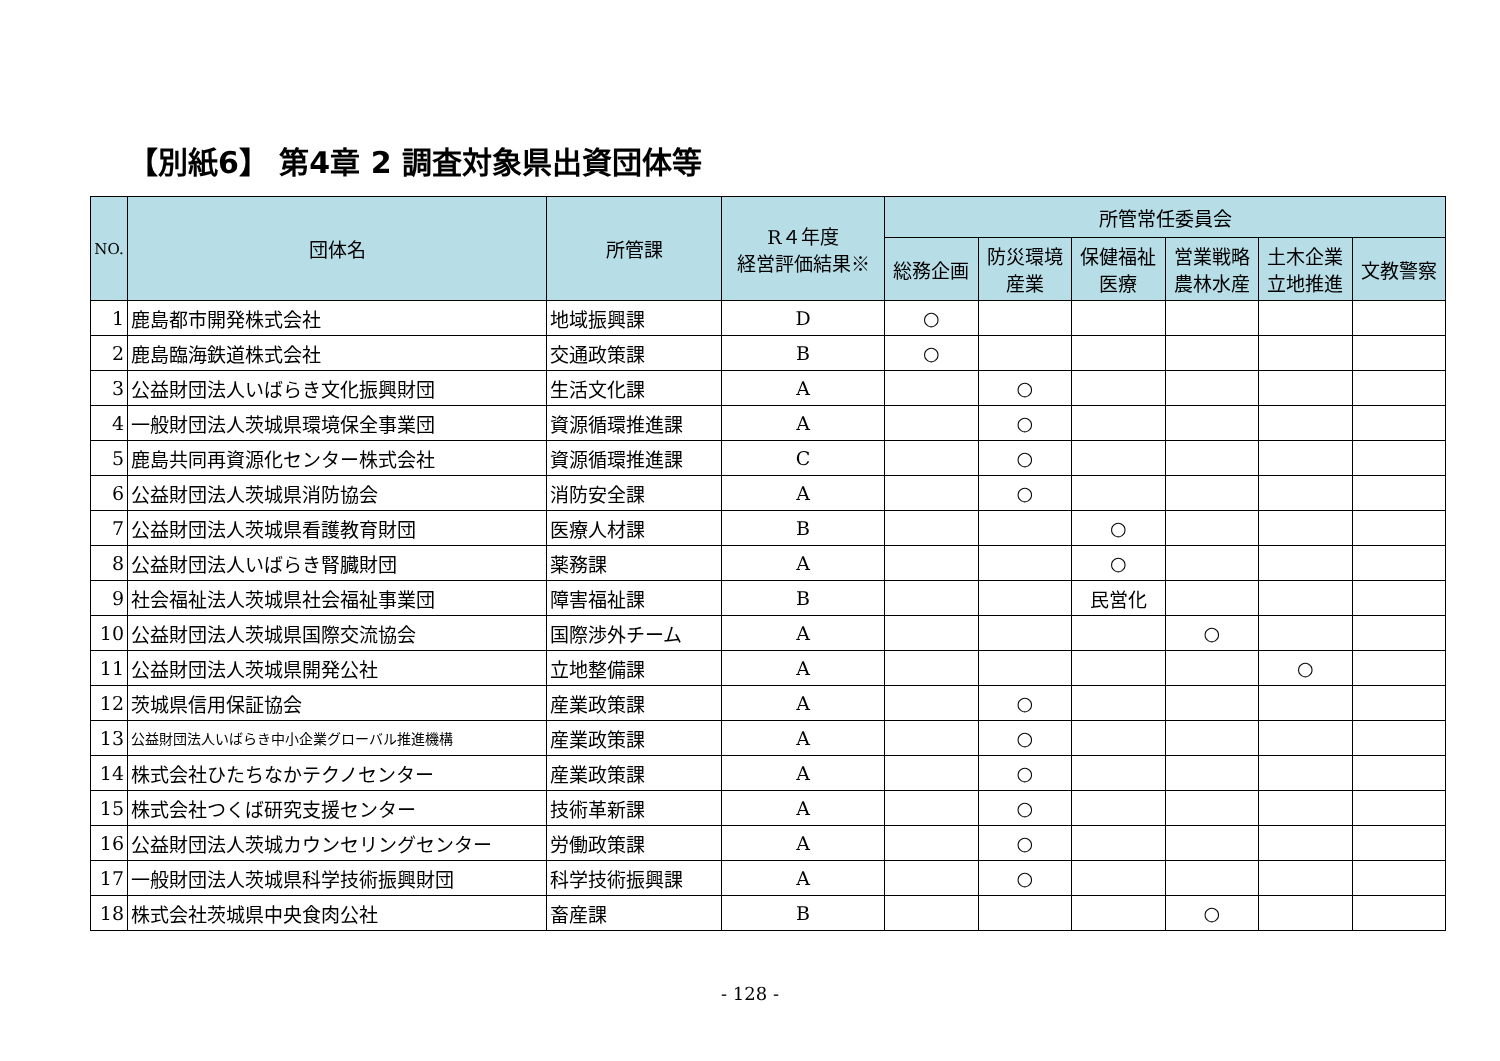【別紙6】 第4章 2 調査対象県出資団体等
| NO. | 団体名 | 所管課 | R４年度 経営評価結果※ | 所管常任委員会 | | | | | |
| --- | --- | --- | --- | --- | --- | --- | --- | --- | --- |
| | | | | 総務企画 | 防災環境 産業 | 保健福祉 医療 | 営業戦略 農林水産 | 土木企業 立地推進 | 文教警察 |
| 1 | 鹿島都市開発株式会社 | 地域振興課 | D | ○ | | | | | |
| 2 | 鹿島臨海鉄道株式会社 | 交通政策課 | B | ○ | | | | | |
| 3 | 公益財団法人いばらき文化振興財団 | 生活文化課 | A | | ○ | | | | |
| 4 | 一般財団法人茨城県環境保全事業団 | 資源循環推進課 | A | | ○ | | | | |
| 5 | 鹿島共同再資源化センター株式会社 | 資源循環推進課 | C | | ○ | | | | |
| 6 | 公益財団法人茨城県消防協会 | 消防安全課 | A | | ○ | | | | |
| 7 | 公益財団法人茨城県看護教育財団 | 医療人材課 | B | | | ○ | | | |
| 8 | 公益財団法人いばらき腎臓財団 | 薬務課 | A | | | ○ | | | |
| 9 | 社会福祉法人茨城県社会福祉事業団 | 障害福祉課 | B | | | 民営化 | | | |
| 10 | 公益財団法人茨城県国際交流協会 | 国際渉外チーム | A | | | | ○ | | |
| 11 | 公益財団法人茨城県開発公社 | 立地整備課 | A | | | | | ○ | |
| 12 | 茨城県信用保証協会 | 産業政策課 | A | | ○ | | | | |
| 13 | 公益財団法人いばらき中小企業グローバル推進機構 | 産業政策課 | A | | ○ | | | | |
| 14 | 株式会社ひたちなかテクノセンター | 産業政策課 | A | | ○ | | | | |
| 15 | 株式会社つくば研究支援センター | 技術革新課 | A | | ○ | | | | |
| 16 | 公益財団法人茨城カウンセリングセンター | 労働政策課 | A | | ○ | | | | |
| 17 | 一般財団法人茨城県科学技術振興財団 | 科学技術振興課 | A | | ○ | | | | |
| 18 | 株式会社茨城県中央食肉公社 | 畜産課 | B | | | | ○ | | |
- 128 -